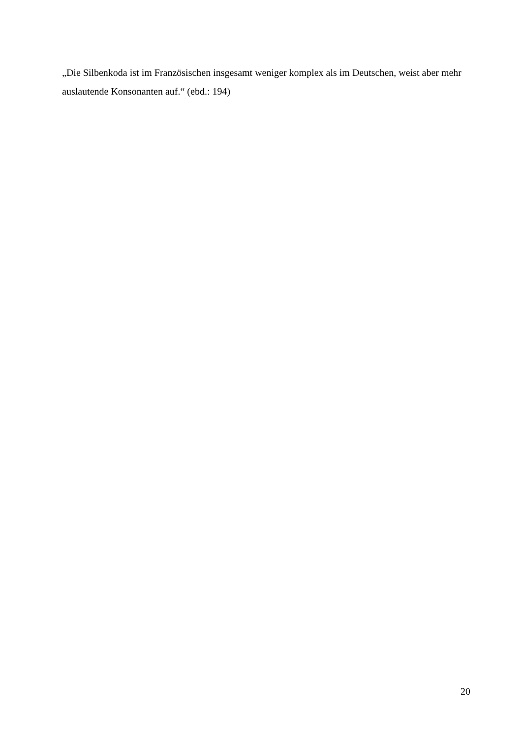„Die Silbenkoda ist im Französischen insgesamt weniger komplex als im Deutschen, weist aber mehr auslautende Konsonanten auf.“ (ebd.: 194)
20